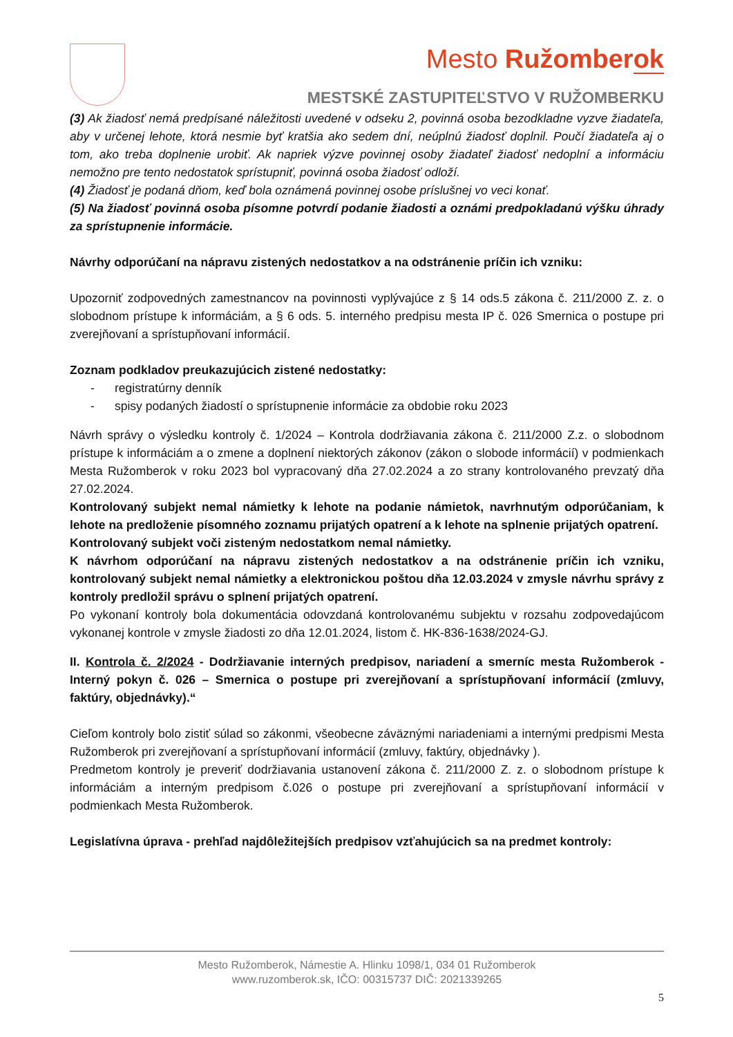Mesto Ružomberok
MESTSKÉ ZASTUPITEĽSTVO V RUŽOMBERKU
(3) Ak žiadosť nemá predpísané náležitosti uvedené v odseku 2, povinná osoba bezodkladne vyzve žiadateľa, aby v určenej lehote, ktorá nesmie byť kratšia ako sedem dní, neúplnú žiadosť doplnil. Poučí žiadateľa aj o tom, ako treba doplnenie urobiť. Ak napriek výzve povinnej osoby žiadateľ žiadosť nedoplní a informáciu nemožno pre tento nedostatok sprístupniť, povinná osoba žiadosť odloží.
(4) Žiadosť je podaná dňom, keď bola oznámená povinnej osobe príslušnej vo veci konať.
(5) Na žiadosť povinná osoba písomne potvrdí podanie žiadosti a oznámi predpokladanú výšku úhrady za sprístupnenie informácie.
Návrhy odporúčaní na nápravu zistených nedostatkov a na odstránenie príčin ich vzniku:
Upozorniť zodpovedných zamestnancov na povinnosti vyplývajúce z § 14 ods.5 zákona č. 211/2000 Z. z. o slobodnom prístupe k informáciám, a § 6 ods. 5. interného predpisu mesta IP č. 026 Smernica o postupe pri zverejňovaní a sprístupňovaní informácií.
Zoznam podkladov preukazujúcich zistené nedostatky:
- registratúrny denník
- spisy podaných žiadostí o sprístupnenie informácie za obdobie roku 2023
Návrh správy o výsledku kontroly č. 1/2024 – Kontrola dodržiavania zákona č. 211/2000 Z.z. o slobodnom prístupe k informáciám a o zmene a doplnení niektorých zákonov (zákon o slobode informácií) v podmienkach Mesta Ružomberok v roku 2023 bol vypracovaný dňa 27.02.2024 a zo strany kontrolovaného prevzatý dňa 27.02.2024.
Kontrolovaný subjekt nemal námietky k lehote na podanie námietok, navrhnutým odporúčaniam, k lehote na predloženie písomného zoznamu prijatých opatrení a k lehote na splnenie prijatých opatrení.
Kontrolovaný subjekt voči zisteným nedostatkom nemal námietky.
K návrhom odporúčaní na nápravu zistených nedostatkov a na odstránenie príčin ich vzniku, kontrolovaný subjekt nemal námietky a elektronickou poštou dňa 12.03.2024 v zmysle návrhu správy z kontroly predložil správu o splnení prijatých opatrení.
Po vykonaní kontroly bola dokumentácia odovzdaná kontrolovanému subjektu v rozsahu zodpovedajúcom vykonanej kontrole v zmysle žiadosti zo dňa 12.01.2024, listom č. HK-836-1638/2024-GJ.
II. Kontrola č. 2/2024 - Dodržiavanie interných predpisov, nariadení a smerníc mesta Ružomberok - Interný pokyn č. 026 – Smernica o postupe pri zverejňovaní a sprístupňovaní informácií (zmluvy, faktúry, objednávky).“
Cieľom kontroly bolo zistiť súlad so zákonmi, všeobecne záväznými nariadeniami a internými predpismi Mesta Ružomberok pri zverejňovaní a sprístupňovaní informácií (zmluvy, faktúry, objednávky ).
Predmetom kontroly je preveriť dodržiavania ustanovení zákona č. 211/2000 Z. z. o slobodnom prístupe k informáciám a interným predpisom č.026 o postupe pri zverejňovaní a sprístupňovaní informácií v podmienkach Mesta Ružomberok.
Legislatívna úprava - prehľad najdôležitejších predpisov vzťahujúcich sa na predmet kontroly:
Mesto Ružomberok, Námestie A. Hlinku 1098/1, 034 01 Ružomberok
www.ruzomberok.sk, IČO: 00315737 DIČ: 2021339265
5